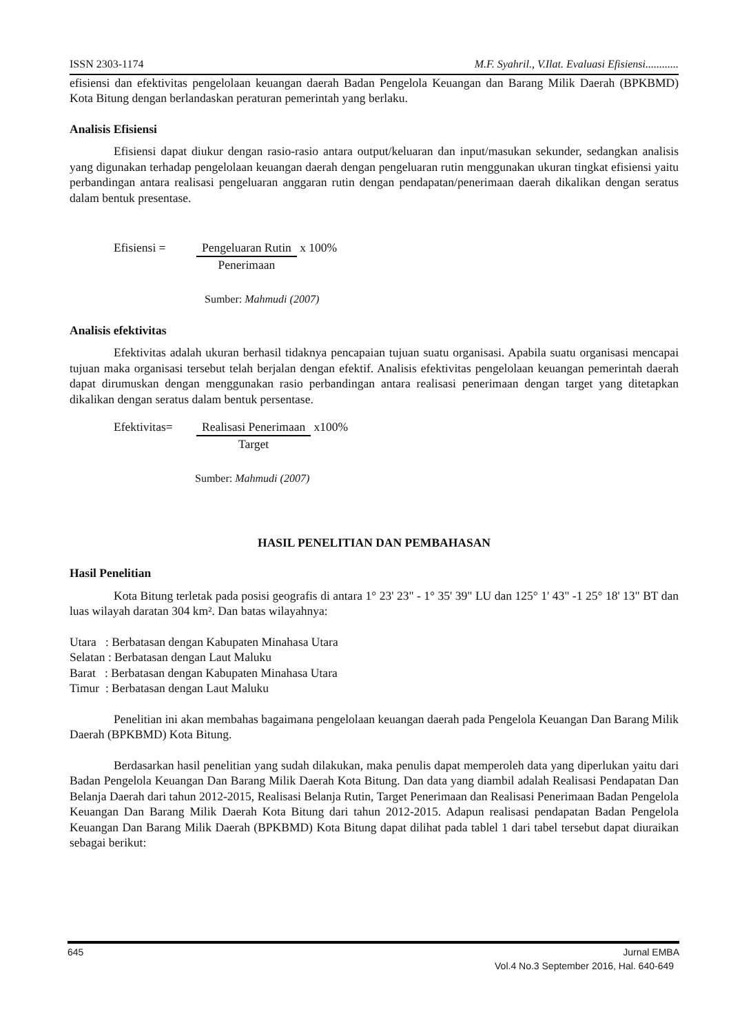ISSN 2303-1174 M.F. Syahril., V.Ilat. Evaluasi Efisiensi............
efisiensi dan efektivitas pengelolaan keuangan daerah Badan Pengelola Keuangan dan Barang Milik Daerah (BPKBMD) Kota Bitung dengan berlandaskan peraturan pemerintah yang berlaku.
Analisis Efisiensi
Efisiensi dapat diukur dengan rasio-rasio antara output/keluaran dan input/masukan sekunder, sedangkan analisis yang digunakan terhadap pengelolaan keuangan daerah dengan pengeluaran rutin menggunakan ukuran tingkat efisiensi yaitu perbandingan antara realisasi pengeluaran anggaran rutin dengan pendapatan/penerimaan daerah dikalikan dengan seratus dalam bentuk presentase.
Efisiensi = Pengeluaran Rutin
Penerimaan
x 100%
Sumber: Mahmudi (2007)
Analisis efektivitas
Efektivitas adalah ukuran berhasil tidaknya pencapaian tujuan suatu organisasi. Apabila suatu organisasi mencapai tujuan maka organisasi tersebut telah berjalan dengan efektif. Analisis efektivitas pengelolaan keuangan pemerintah daerah dapat dirumuskan dengan menggunakan rasio perbandingan antara realisasi penerimaan dengan target yang ditetapkan dikalikan dengan seratus dalam bentuk persentase.
Efektivitas=
Realisasi Penerimaan
Target
x100%
Sumber: Mahmudi (2007)
HASIL PENELITIAN DAN PEMBAHASAN
Hasil Penelitian
Kota Bitung terletak pada posisi geografis di antara 1° 23' 23" - 1° 35' 39" LU dan 125° 1' 43" -1 25° 18' 13" BT dan luas wilayah daratan 304 km². Dan batas wilayahnya:
Utara : Berbatasan dengan Kabupaten Minahasa Utara
Selatan : Berbatasan dengan Laut Maluku
Barat : Berbatasan dengan Kabupaten Minahasa Utara
Timur : Berbatasan dengan Laut Maluku
Penelitian ini akan membahas bagaimana pengelolaan keuangan daerah pada Pengelola Keuangan Dan Barang Milik Daerah (BPKBMD) Kota Bitung.
Berdasarkan hasil penelitian yang sudah dilakukan, maka penulis dapat memperoleh data yang diperlukan yaitu dari Badan Pengelola Keuangan Dan Barang Milik Daerah Kota Bitung. Dan data yang diambil adalah Realisasi Pendapatan Dan Belanja Daerah dari tahun 2012-2015, Realisasi Belanja Rutin, Target Penerimaan dan Realisasi Penerimaan Badan Pengelola Keuangan Dan Barang Milik Daerah Kota Bitung dari tahun 2012-2015. Adapun realisasi pendapatan Badan Pengelola Keuangan Dan Barang Milik Daerah (BPKBMD) Kota Bitung dapat dilihat pada tablel 1 dari tabel tersebut dapat diuraikan sebagai berikut:
645 Jurnal EMBA
Vol.4 No.3 September 2016, Hal. 640-649